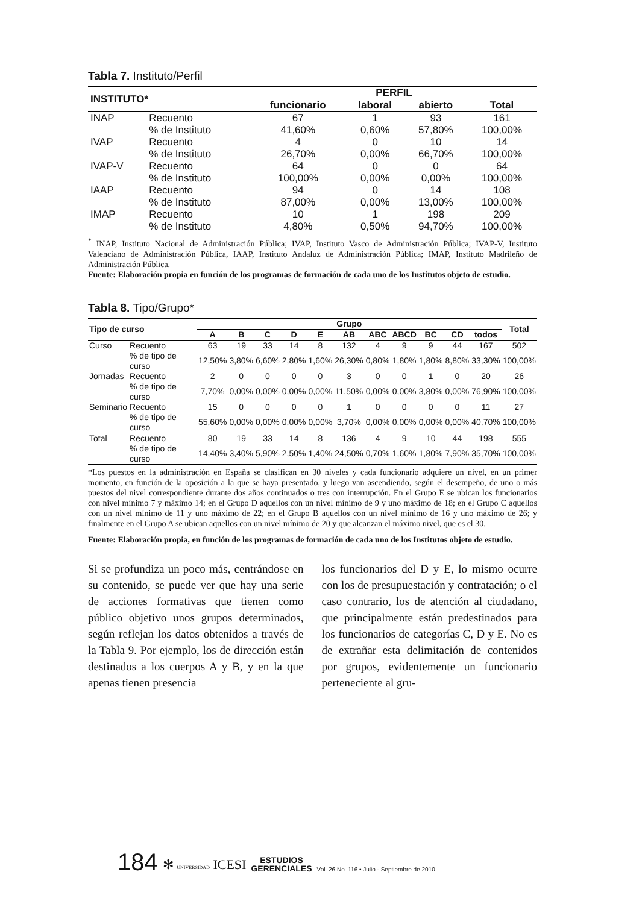Tabla 7. Instituto/Perfil
| INSTITUTO* | | PERFIL | | | |
| --- | --- | --- | --- | --- | --- |
| | | funcionario | laboral | abierto | Total |
| INAP | Recuento | 67 | 1 | 93 | 161 |
| | % de Instituto | 41,60% | 0,60% | 57,80% | 100,00% |
| IVAP | Recuento | 4 | 0 | 10 | 14 |
| | % de Instituto | 26,70% | 0,00% | 66,70% | 100,00% |
| IVAP-V | Recuento | 64 | 0 | 0 | 64 |
| | % de Instituto | 100,00% | 0,00% | 0,00% | 100,00% |
| IAAP | Recuento | 94 | 0 | 14 | 108 |
| | % de Instituto | 87,00% | 0,00% | 13,00% | 100,00% |
| IMAP | Recuento | 10 | 1 | 198 | 209 |
| | % de Instituto | 4,80% | 0,50% | 94,70% | 100,00% |
<sup>*</sup> INAP, Instituto Nacional de Administración Pública; IVAP, Instituto Vasco de Administración Pública; IVAP-V, Instituto Valenciano de Administración Pública, IAAP, Instituto Andaluz de Administración Pública; IMAP, Instituto Madrileño de Administración Pública.
Fuente: Elaboración propia en función de los programas de formación de cada uno de los Institutos objeto de estudio.
Tabla 8. Tipo/Grupo*
| Tipo de curso | | Grupo | | | | | | | | | | | Total |
| --- | --- | --- | --- | --- | --- | --- | --- | --- | --- | --- | --- | --- | --- |
| | | A | B | C | D | E | AB | ABC | ABCD | BC | CD | todos | |
| Curso | Recuento | 63 | 19 | 33 | 14 | 8 | 132 | 4 | 9 | 9 | 44 | 167 | 502 |
| | % de tipo de curso | 12,50% | 3,80% | 6,60% | 2,80% | 1,60% | 26,30% | 0,80% | 1,80% | 1,80% | 8,80% | 33,30% | 100,00% |
| Jornadas | Recuento | 2 | 0 | 0 | 0 | 0 | 3 | 0 | 0 | 1 | 0 | 20 | 26 |
| | % de tipo de curso | 7,70% | 0,00% | 0,00% | 0,00% | 0,00% | 11,50% | 0,00% | 0,00% | 3,80% | 0,00% | 76,90% | 100,00% |
| Seminario | Recuento | 15 | 0 | 0 | 0 | 0 | 1 | 0 | 0 | 0 | 0 | 11 | 27 |
| | % de tipo de curso | 55,60% | 0,00% | 0,00% | 0,00% | 0,00% | 3,70% | 0,00% | 0,00% | 0,00% | 0,00% | 40,70% | 100,00% |
| Total | Recuento | 80 | 19 | 33 | 14 | 8 | 136 | 4 | 9 | 10 | 44 | 198 | 555 |
| | % de tipo de curso | 14,40% | 3,40% | 5,90% | 2,50% | 1,40% | 24,50% | 0,70% | 1,60% | 1,80% | 7,90% | 35,70% | 100,00% |
*Los puestos en la administración en España se clasifican en 30 niveles y cada funcionario adquiere un nivel, en un primer momento, en función de la oposición a la que se haya presentado, y luego van ascendiendo, según el desempeño, de uno o más puestos del nivel correspondiente durante dos años continuados o tres con interrupción. En el Grupo E se ubican los funcionarios con nivel mínimo 7 y máximo 14; en el Grupo D aquellos con un nivel mínimo de 9 y uno máximo de 18; en el Grupo C aquellos con un nivel mínimo de 11 y uno máximo de 22; en el Grupo B aquellos con un nivel mínimo de 16 y uno máximo de 26; y finalmente en el Grupo A se ubican aquellos con un nivel mínimo de 20 y que alcanzan el máximo nivel, que es el 30.
Fuente: Elaboración propia, en función de los programas de formación de cada uno de los Institutos objeto de estudio.
Si se profundiza un poco más, centrándose en su contenido, se puede ver que hay una serie de acciones formativas que tienen como público objetivo unos grupos determinados, según reflejan los datos obtenidos a través de la Tabla 9. Por ejemplo, los de dirección están destinados a los cuerpos A y B, y en la que apenas tienen presencia
los funcionarios del D y E, lo mismo ocurre con los de presupuestación y contratación; o el caso contrario, los de atención al ciudadano, que principalmente están predestinados para los funcionarios de categorías C, D y E. No es de extrañar esta delimitación de contenidos por grupos, evidentemente un funcionario perteneciente al gru-
184 ✻ UNIVERSIDAD ICESI ESTUDIOS
GERENCIALES Vol. 26 No. 116 • Julio - Septiembre de 2010